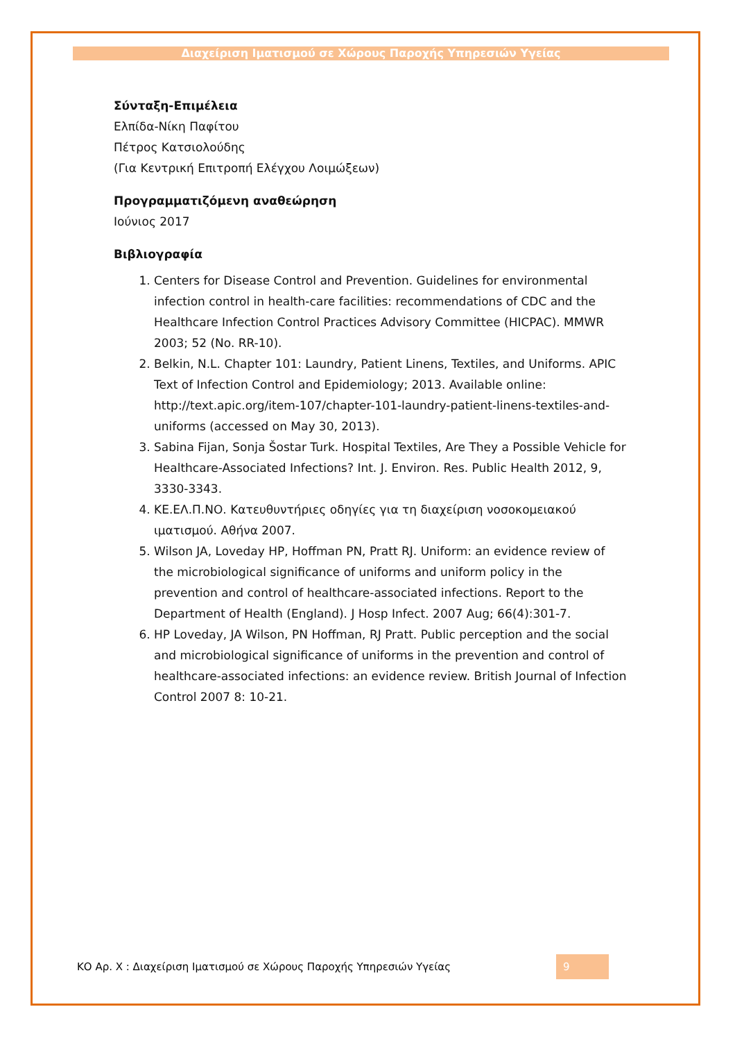Διαχείριση Ιματισμού σε Χώρους Παροχής Υπηρεσιών Υγείας
Σύνταξη-Επιμέλεια
Ελπίδα-Νίκη Παφίτου
Πέτρος Κατσιολούδης
(Για Κεντρική Επιτροπή Ελέγχου Λοιμώξεων)
Προγραμματιζόμενη αναθεώρηση
Ιούνιος 2017
Βιβλιογραφία
1. Centers for Disease Control and Prevention. Guidelines for environmental infection control in health-care facilities: recommendations of CDC and the Healthcare Infection Control Practices Advisory Committee (HICPAC). MMWR 2003; 52 (No. RR-10).
2. Belkin, N.L. Chapter 101: Laundry, Patient Linens, Textiles, and Uniforms. APIC Text of Infection Control and Epidemiology; 2013. Available online: http://text.apic.org/item-107/chapter-101-laundry-patient-linens-textiles-and-uniforms (accessed on May 30, 2013).
3. Sabina Fijan, Sonja Šostar Turk. Hospital Textiles, Are They a Possible Vehicle for Healthcare-Associated Infections? Int. J. Environ. Res. Public Health 2012, 9, 3330-3343.
4. ΚΕ.ΕΛ.Π.ΝΟ. Κατευθυντήριες οδηγίες για τη διαχείριση νοσοκομειακού ιματισμού. Αθήνα 2007.
5. Wilson JA, Loveday HP, Hoffman PN, Pratt RJ. Uniform: an evidence review of the microbiological significance of uniforms and uniform policy in the prevention and control of healthcare-associated infections. Report to the Department of Health (England). J Hosp Infect. 2007 Aug; 66(4):301-7.
6. HP Loveday, JA Wilson, PN Hoffman, RJ Pratt. Public perception and the social and microbiological significance of uniforms in the prevention and control of healthcare-associated infections: an evidence review. British Journal of Infection Control 2007 8: 10-21.
ΚΟ Αρ. Χ : Διαχείριση Ιματισμού σε Χώρους Παροχής Υπηρεσιών Υγείας 9